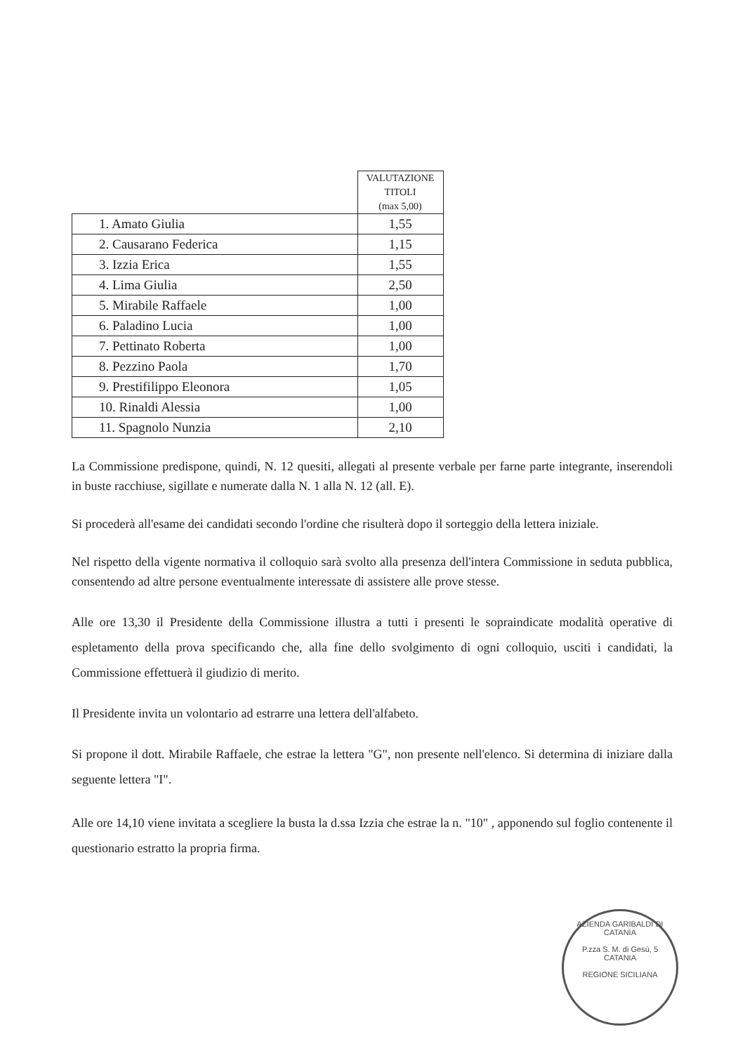| | VALUTAZIONE TITOLI (max 5,00) |
| --- | --- |
| 1. Amato Giulia | 1,55 |
| 2. Causarano Federica | 1,15 |
| 3. Izzia Erica | 1,55 |
| 4. Lima Giulia | 2,50 |
| 5. Mirabile Raffaele | 1,00 |
| 6. Paladino Lucia | 1,00 |
| 7. Pettinato Roberta | 1,00 |
| 8. Pezzino Paola | 1,70 |
| 9. Prestifilippo Eleonora | 1,05 |
| 10. Rinaldi Alessia | 1,00 |
| 11. Spagnolo Nunzia | 2,10 |
La Commissione predispone, quindi, N. 12 quesiti, allegati al presente verbale per farne parte integrante, inserendoli in buste racchiuse, sigillate e numerate dalla N. 1 alla N. 12 (all. E).
Si procederà all'esame dei candidati secondo l'ordine che risulterà dopo il sorteggio della lettera iniziale.
Nel rispetto della vigente normativa il colloquio sarà svolto alla presenza dell'intera Commissione in seduta pubblica, consentendo ad altre persone eventualmente interessate di assistere alle prove stesse.
Alle ore 13,30 il Presidente della Commissione illustra a tutti i presenti le sopraindicate modalità operative di espletamento della prova specificando che, alla fine dello svolgimento di ogni colloquio, usciti i candidati, la Commissione effettuerà il giudizio di merito.
Il Presidente invita un volontario ad estrarre una lettera dell'alfabeto.
Si propone il dott. Mirabile Raffaele, che estrae la lettera "G", non presente nell'elenco. Si determina di iniziare dalla seguente lettera "I".
Alle ore 14,10 viene invitata a scegliere la busta la d.ssa Izzia che estrae la n. "10" , apponendo sul foglio contenente il questionario estratto la propria firma.
AZIENDA GARIBALDI DI CATANIA
P.zza S. M. di Gesù, 5
CATANIA
REGIONE SICILIANA